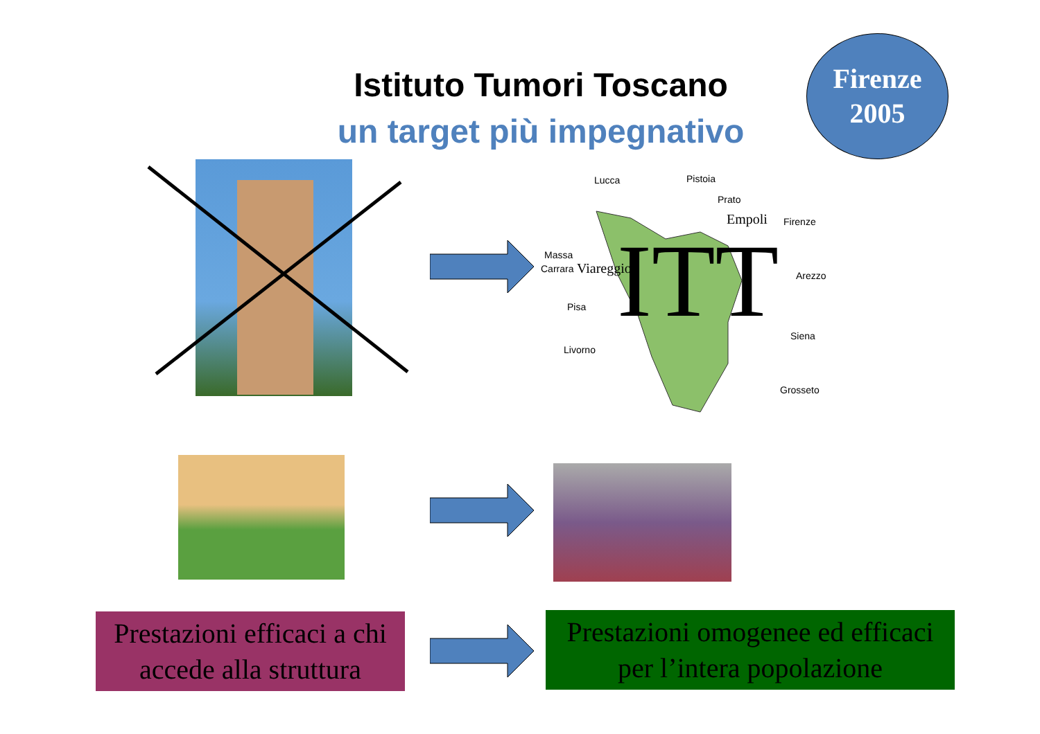Istituto Tumori Toscano
un target più impegnativo
Firenze
2005
Lucca Pistoia
Prato
Empoli Firenze
Massa
Carrara Viareggio Arezzo
Pisa
Siena
Livorno
Grosseto
ITT
Prestazioni efficaci a chi accede alla struttura
Prestazioni omogenee ed efficaci per l’intera popolazione